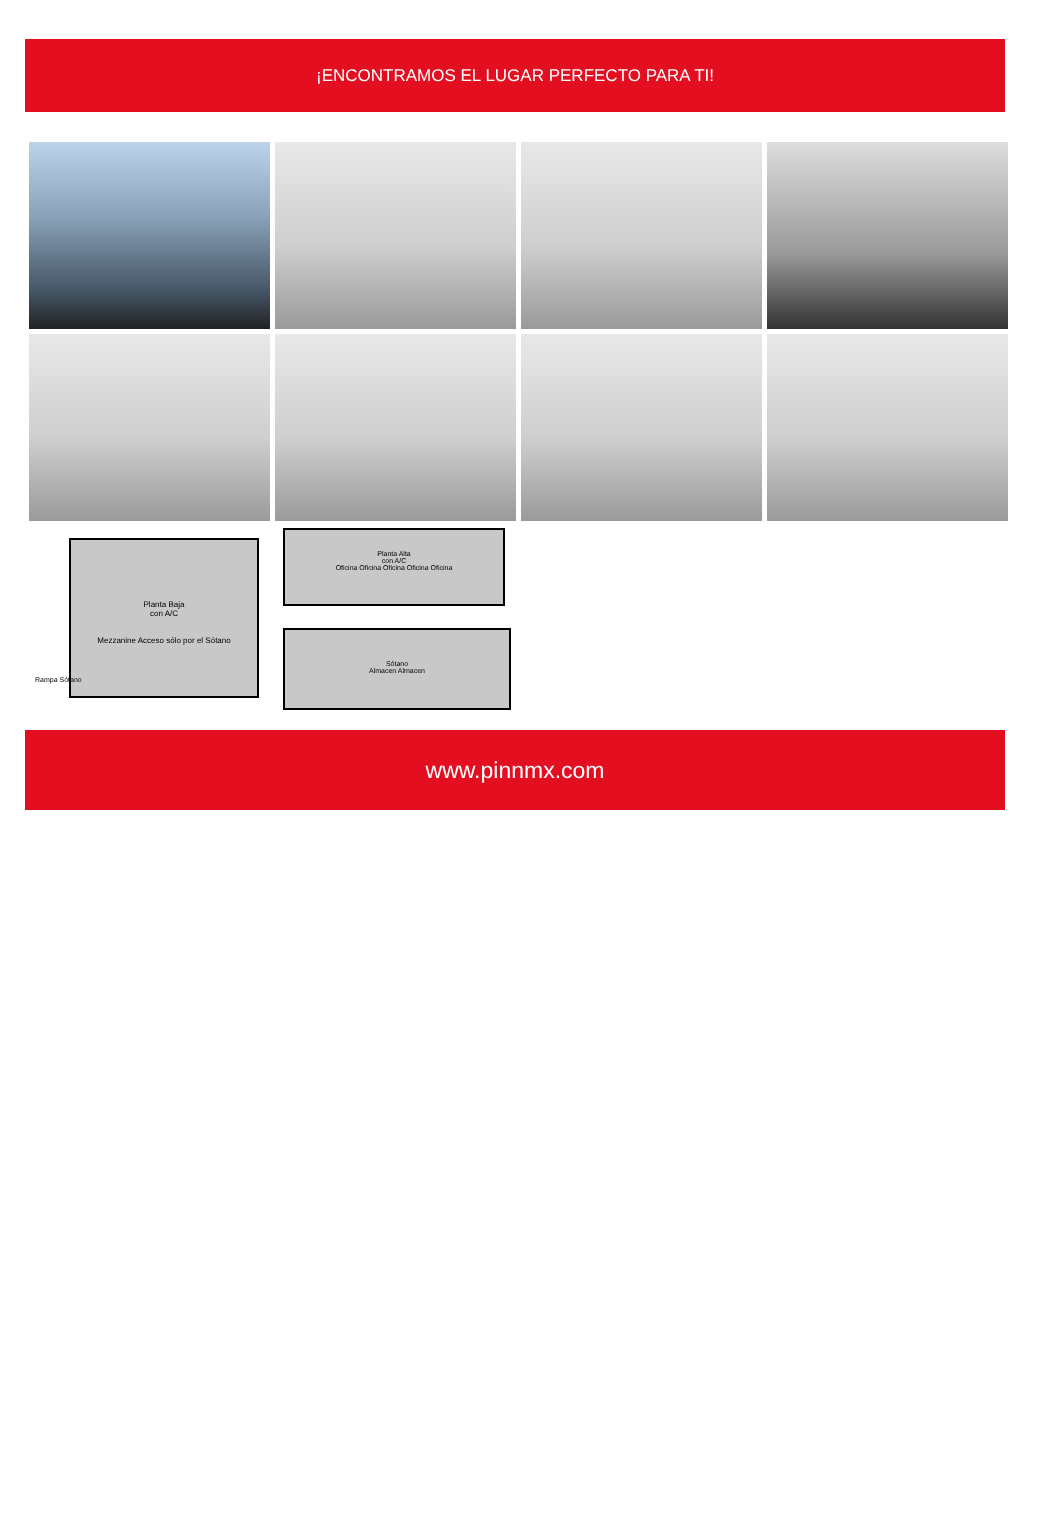¡ENCONTRAMOS EL LUGAR PERFECTO PARA TI!
Planta Baja
con A/C
Mezzanine Acceso sólo por el Sótano
Rampa Sótano
Planta Alta
con A/C
Oficina Oficina Oficina Oficina Oficina
Sótano
Almacen Almacen
www.pinnmx.com